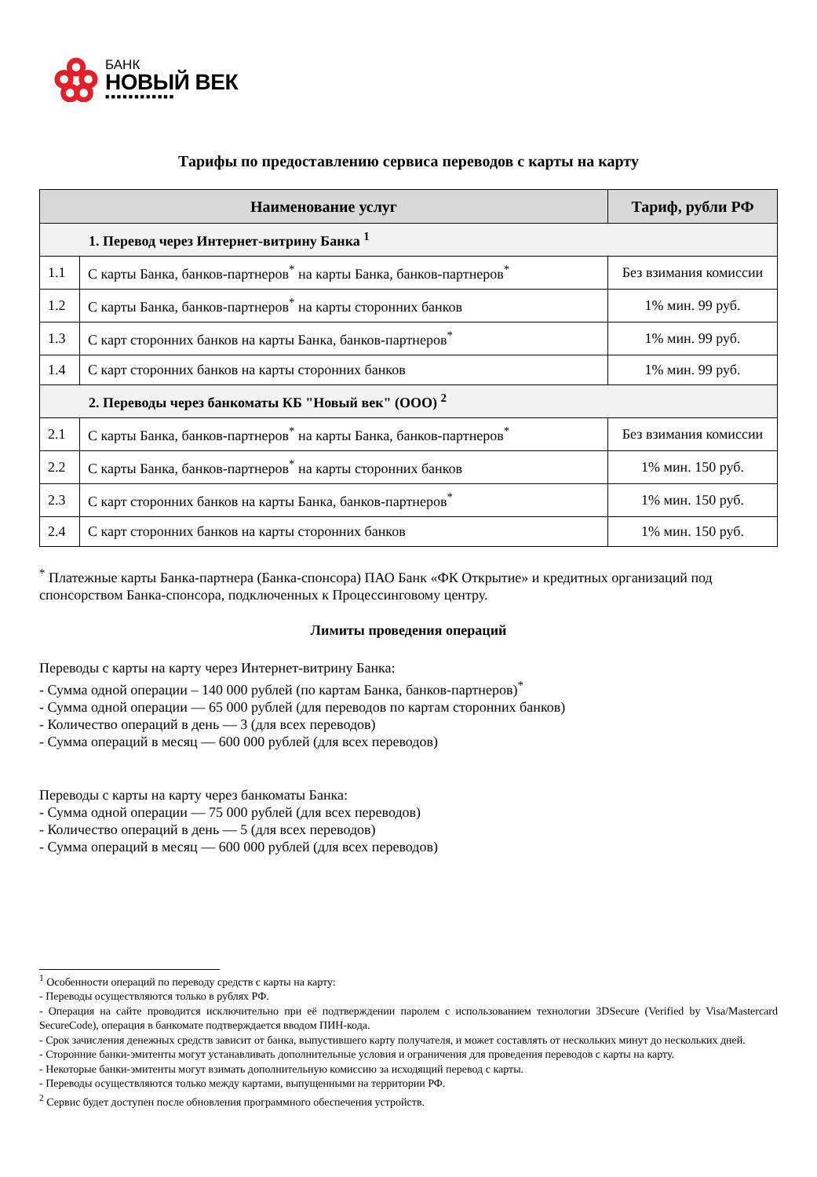БАНК
НОВЫЙ ВЕК
■■■■■■■■■■■■
Тарифы по предоставлению сервиса переводов с карты на карту
| Наименование услуг | | Тариф, рубли РФ |
| --- | --- | --- |
| 1. Перевод через Интернет-витрину Банка <sup>1</sup> | | |
| 1.1 | С карты Банка, банков-партнеров<sup>*</sup> на карты Банка, банков-партнеров<sup>*</sup> | Без взимания комиссии |
| 1.2 | С карты Банка, банков-партнеров<sup>*</sup> на карты сторонних банков | 1% мин. 99 руб. |
| 1.3 | С карт сторонних банков на карты Банка, банков-партнеров<sup>*</sup> | 1% мин. 99 руб. |
| 1.4 | С карт сторонних банков на карты сторонних банков | 1% мин. 99 руб. |
| 2. Переводы через банкоматы КБ "Новый век" (ООО) <sup>2</sup> | | |
| 2.1 | С карты Банка, банков-партнеров<sup>*</sup> на карты Банка, банков-партнеров<sup>*</sup> | Без взимания комиссии |
| 2.2 | С карты Банка, банков-партнеров<sup>*</sup> на карты сторонних банков | 1% мин. 150 руб. |
| 2.3 | С карт сторонних банков на карты Банка, банков-партнеров<sup>*</sup> | 1% мин. 150 руб. |
| 2.4 | С карт сторонних банков на карты сторонних банков | 1% мин. 150 руб. |
<sup>*</sup> Платежные карты Банка-партнера (Банка-спонсора) ПАО Банк «ФК Открытие» и кредитных организаций под спонсорством Банка-спонсора, подключенных к Процессинговому центру.
Лимиты проведения операций
Переводы с карты на карту через Интернет-витрину Банка:
- Сумма одной операции – 140 000 рублей (по картам Банка, банков-партнеров)<sup>*</sup>
- Сумма одной операции — 65 000 рублей (для переводов по картам сторонних банков)
- Количество операций в день — 3 (для всех переводов)
- Сумма операций в месяц — 600 000 рублей (для всех переводов)
Переводы с карты на карту через банкоматы Банка:
- Сумма одной операции — 75 000 рублей (для всех переводов)
- Количество операций в день — 5 (для всех переводов)
- Сумма операций в месяц — 600 000 рублей (для всех переводов)
<sup>1</sup> Особенности операций по переводу средств с карты на карту:
- Переводы осуществляются только в рублях РФ.
- Операция на сайте проводится исключительно при её подтверждении паролем с использованием технологии 3DSecure (Verified by Visa/Mastercard SecureCode), операция в банкомате подтверждается вводом ПИН-кода.
- Срок зачисления денежных средств зависит от банка, выпустившего карту получателя, и может составлять от нескольких минут до нескольких дней.
- Сторонние банки-эмитенты могут устанавливать дополнительные условия и ограничения для проведения переводов с карты на карту.
- Некоторые банки-эмитенты могут взимать дополнительную комиссию за исходящий перевод с карты.
- Переводы осуществляются только между картами, выпущенными на территории РФ.
<sup>2</sup> Сервис будет доступен после обновления программного обеспечения устройств.